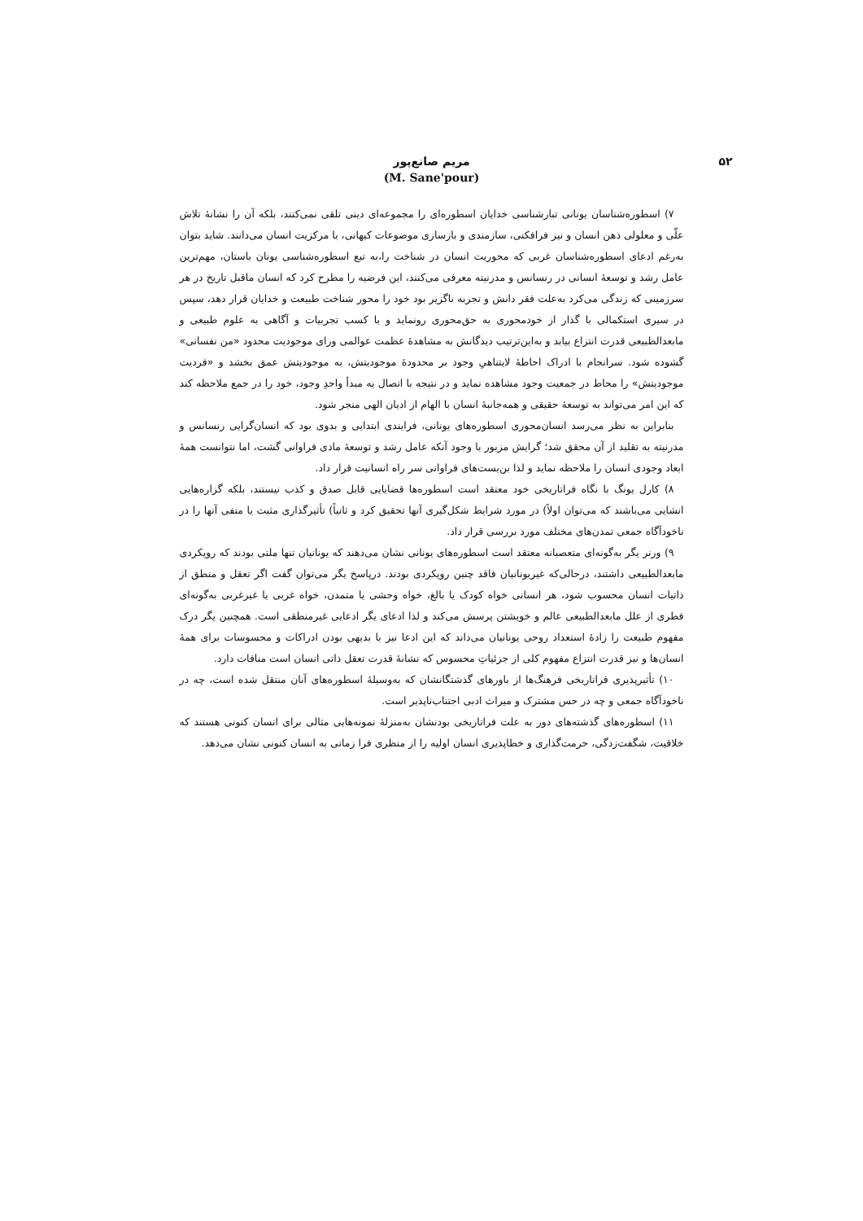۵۲
مریم صانع‌پور
(M. Sane'pour)
۷) اسطوره‌شناسان یونانی تبارشناسی خدایان اسطوره‌ای را مجموعه‌ای دینی تلقی نمی‌کنند، بلکه آن را نشانهٔ تلاش علّی و معلولی ذهن انسان و نیز فرافکنی، سازمندی و بازسازی موضوعات کیهانی، با مرکزیت انسان می‌دانند. شاید بتوان به‌رغم ادعای اسطوره‌شناسان غربی که محوریت انسان در شناخت را،به تبع اسطوره‌شناسی یونان باستان، مهم‌ترین عامل رشد و توسعهٔ انسانی در رنسانس و مدرنیته معرفی می‌کنند، این فرضیه را مطرح کرد که انسان ماقبل تاریخ در هر سرزمینی که زندگی می‌کرد به‌علت فقر دانش و تجربه ناگزیر بود خود را محور شناخت طبیعت و خدایان قرار دهد، سپس در سیری استکمالی با گذار از خودمحوری به حق‌محوری رونماید و با کسب تجربیات و آگاهی به علوم طبیعی و مابعدالطبیعی قدرت انتزاع بیابد و به‌این‌ترتیب دیدگانش به مشاهدهٔ عظمت عوالمی ورای موجودیت محدود «من نفسانی» گشوده شود. سرانجام با ادراک احاطهٔ لایتناهیِ وجود بر محدودهٔ موجودیتش، به موجودیتش عمق بخشد و «فردیت موجودیتش» را محاط در جمعیت وجود مشاهده نماید و در نتیجه با اتصال به مبدأ واحدِ وجود، خود را در جمع ملاحظه کند که این امر می‌تواند به توسعهٔ حقیقی و همه‌جانبهٔ انسان با الهام از ادیان الهی منجر شود.
بنابراین به نظر می‌رسد انسان‌محوری اسطوره‌های یونانی، فرایندی ابتدایی و بدوی بود که انسان‌گرایی رنسانس و مدرنیته به تقلید از آن محقق شد؛ گرایش مزبور با وجود آنکه عامل رشد و توسعهٔ مادی فراوانی گشت، اما نتوانست همهٔ ابعاد وجودی انسان را ملاحظه نماید و لذا بن‌بست‌های فراوانی سر راه انسانیت قرار داد.
۸) کارل یونگ با نگاه فراتاریخی خود معتقد است اسطوره‌ها قضایایی قابل صدق و کذب نیستند، بلکه گزاره‌هایی انشایی می‌باشند که می‌توان اولاً) در مورد شرایط شکل‌گیری آنها تحقیق کرد و ثانیاً) تأثیرگذاری مثبت یا منفی آنها را در ناخودآگاه جمعی تمدن‌های مختلف مورد بررسی قرار داد.
۹) ورنر یگر به‌گونه‌ای متعصبانه معتقد است اسطوره‌های یونانی نشان می‌دهند که یونانیان تنها ملتی بودند که رویکردی مابعدالطبیعی داشتند، درحالی‌که غیریونانیان فاقد چنین رویکردی بودند. درپاسخ یگر می‌توان گفت اگر تعقل و منطق از ذاتیات انسان محسوب شود، هر انسانی خواه کودک یا بالغ، خواه وحشی یا متمدن، خواه غربی یا غیرغربی به‌گونه‌ای فطری از علل مابعدالطبیعی عالم و خویشتن پرسش می‌کند و لذا ادعای یگر ادعایی غیرمنطقی است. همچنین یگر درک مفهوم طبیعت را زادهٔ استعداد روحی یونانیان می‌داند که این ادعا نیز با بدیهی بودن ادراکات و محسوسات برای همهٔ انسان‌ها و نیز قدرت انتزاع مفهوم کلی از جزئیاتِ محسوس که نشانهٔ قدرت تعقل ذاتی انسان است منافات دارد.
۱۰) تأثیرپذیری فراتاریخی فرهنگ‌ها از باورهای گذشتگانشان که به‌وسیلهٔ اسطوره‌های آنان منتقل شده است، چه در ناخودآگاه جمعی و چه در حس مشترک و میراث ادبی اجتناب‌ناپذیر است.
۱۱) اسطوره‌های گذشته‌های دور به علت فراتاریخی بودنشان به‌منزلهٔ نمونه‌هایی مثالی برای انسان کنونی هستند که خلاقیت، شگفت‌زدگی، حرمت‌گذاری و خطاپذیری انسان اولیه را از منظری فرا زمانی به انسان کنونی نشان می‌دهد.